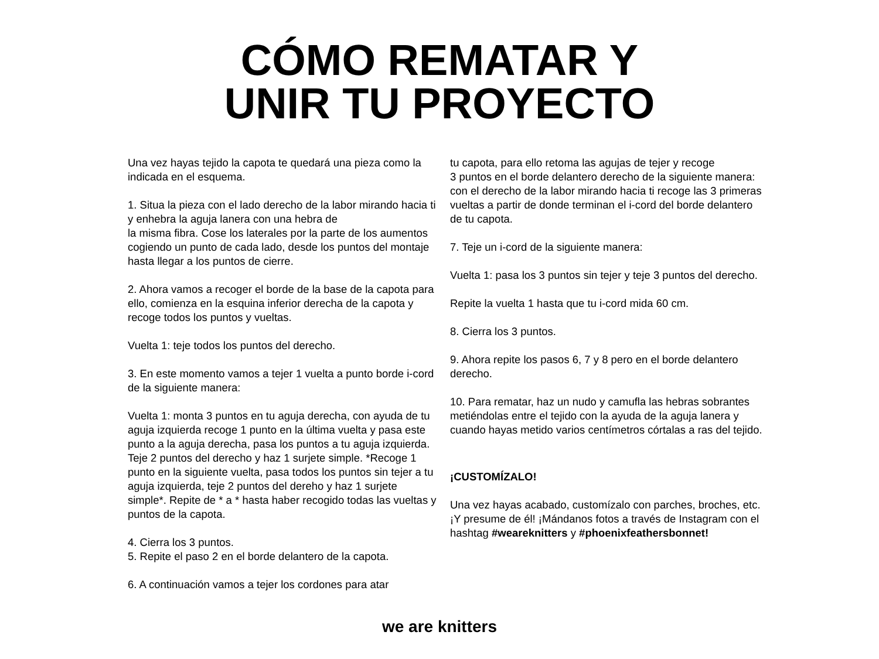CÓMO REMATAR Y
UNIR TU PROYECTO
Una vez hayas tejido la capota te quedará una pieza como la indicada en el esquema.
1. Situa la pieza con el lado derecho de la labor mirando hacia ti y enhebra la aguja lanera con una hebra de
la misma fibra. Cose los laterales por la parte de los aumentos cogiendo un punto de cada lado, desde los puntos del montaje hasta llegar a los puntos de cierre.
2. Ahora vamos a recoger el borde de la base de la capota para ello, comienza en la esquina inferior derecha de la capota y recoge todos los puntos y vueltas.
Vuelta 1: teje todos los puntos del derecho.
3. En este momento vamos a tejer 1 vuelta a punto borde i-cord de la siguiente manera:
Vuelta 1: monta 3 puntos en tu aguja derecha, con ayuda de tu aguja izquierda recoge 1 punto en la última vuelta y pasa este punto a la aguja derecha, pasa los puntos a tu aguja izquierda. Teje 2 puntos del derecho y haz 1 surjete simple. *Recoge 1 punto en la siguiente vuelta, pasa todos los puntos sin tejer a tu aguja izquierda, teje 2 puntos del dereho y haz 1 surjete simple*. Repite de * a * hasta haber recogido todas las vueltas y puntos de la capota.
4. Cierra los 3 puntos.
5. Repite el paso 2 en el borde delantero de la capota.
6. A continuación vamos a tejer los cordones para atar
tu capota, para ello retoma las agujas de tejer y recoge
3 puntos en el borde delantero derecho de la siguiente manera: con el derecho de la labor mirando hacia ti recoge las 3 primeras vueltas a partir de donde terminan el i-cord del borde delantero de tu capota.
7. Teje un i-cord de la siguiente manera:
Vuelta 1: pasa los 3 puntos sin tejer y teje 3 puntos del derecho.
Repite la vuelta 1 hasta que tu i-cord mida 60 cm.
8. Cierra los 3 puntos.
9. Ahora repite los pasos 6, 7 y 8 pero en el borde delantero derecho.
10. Para rematar, haz un nudo y camufla las hebras sobrantes metiéndolas entre el tejido con la ayuda de la aguja lanera y cuando hayas metido varios centímetros córtalas a ras del tejido.
¡CUSTOMÍZALO!
Una vez hayas acabado, customízalo con parches, broches, etc. ¡Y presume de él! ¡Mándanos fotos a través de Instagram con el hashtag #weareknitters y #phoenixfeathersbonnet!
we are knitters